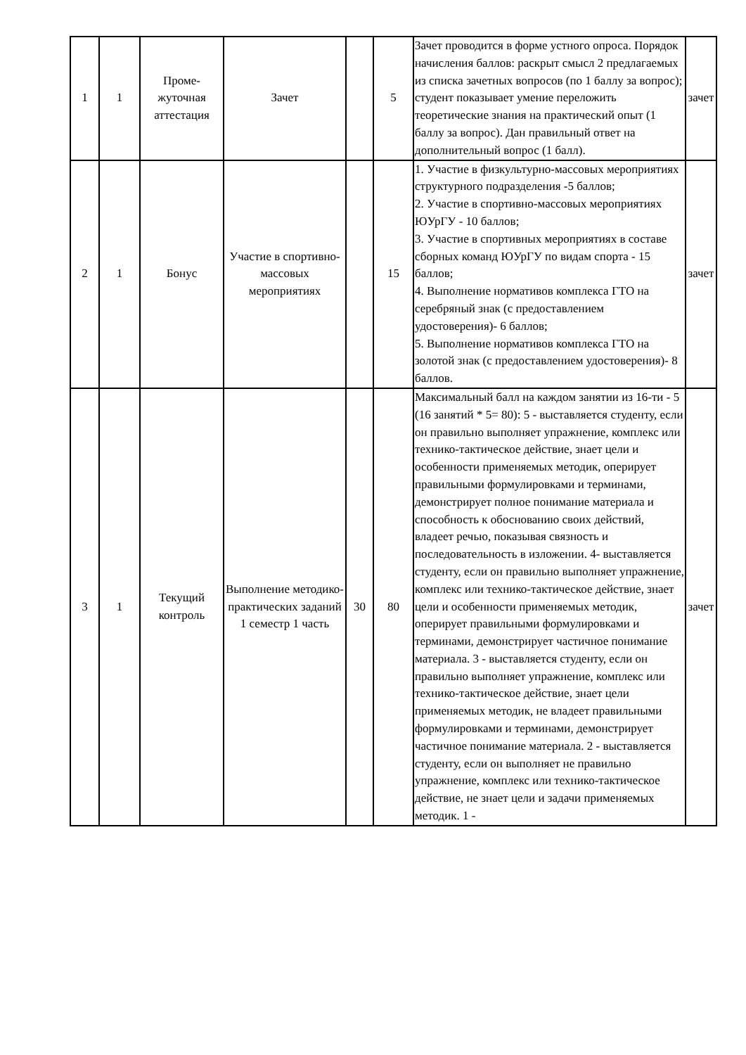| 1 | 1 | Проме- жуточная аттестация | Зачет | | 5 | Зачет проводится в форме устного опроса. Порядок начисления баллов: раскрыт смысл 2 предлагаемых из списка зачетных вопросов (по 1 баллу за вопрос); студент показывает умение переложить теоретические знания на практический опыт (1 баллу за вопрос). Дан правильный ответ на дополнительный вопрос (1 балл). | зачет |
| 2 | 1 | Бонус | Участие в спортивно-массовых мероприятиях | | 15 | 1. Участие в физкультурно-массовых мероприятиях структурного подразделения -5 баллов; 2. Участие в спортивно-массовых мероприятиях ЮУрГУ - 10 баллов; 3. Участие в спортивных мероприятиях в составе сборных команд ЮУрГУ по видам спорта - 15 баллов; 4. Выполнение нормативов комплекса ГТО на серебряный знак (с предоставлением удостоверения)- 6 баллов; 5. Выполнение нормативов комплекса ГТО на золотой знак (с предоставлением удостоверения)- 8 баллов. | зачет |
| 3 | 1 | Текущий контроль | Выполнение методико-практических заданий 1 семестр 1 часть | 30 | 80 | Максимальный балл на каждом занятии из 16-ти - 5 (16 занятий * 5= 80): 5 - выставляется студенту, если он правильно выполняет упражнение, комплекс или технико-тактическое действие, знает цели и особенности применяемых методик, оперирует правильными формулировками и терминами, демонстрирует полное понимание материала и способность к обоснованию своих действий, владеет речью, показывая связность и последовательность в изложении. 4- выставляется студенту, если он правильно выполняет упражнение, комплекс или технико-тактическое действие, знает цели и особенности применяемых методик, оперирует правильными формулировками и терминами, демонстрирует частичное понимание материала. 3 - выставляется студенту, если он правильно выполняет упражнение, комплекс или технико-тактическое действие, знает цели применяемых методик, не владеет правильными формулировками и терминами, демонстрирует частичное понимание материала. 2 - выставляется студенту, если он выполняет не правильно упражнение, комплекс или технико-тактическое действие, не знает цели и задачи применяемых методик. 1 - | зачет |